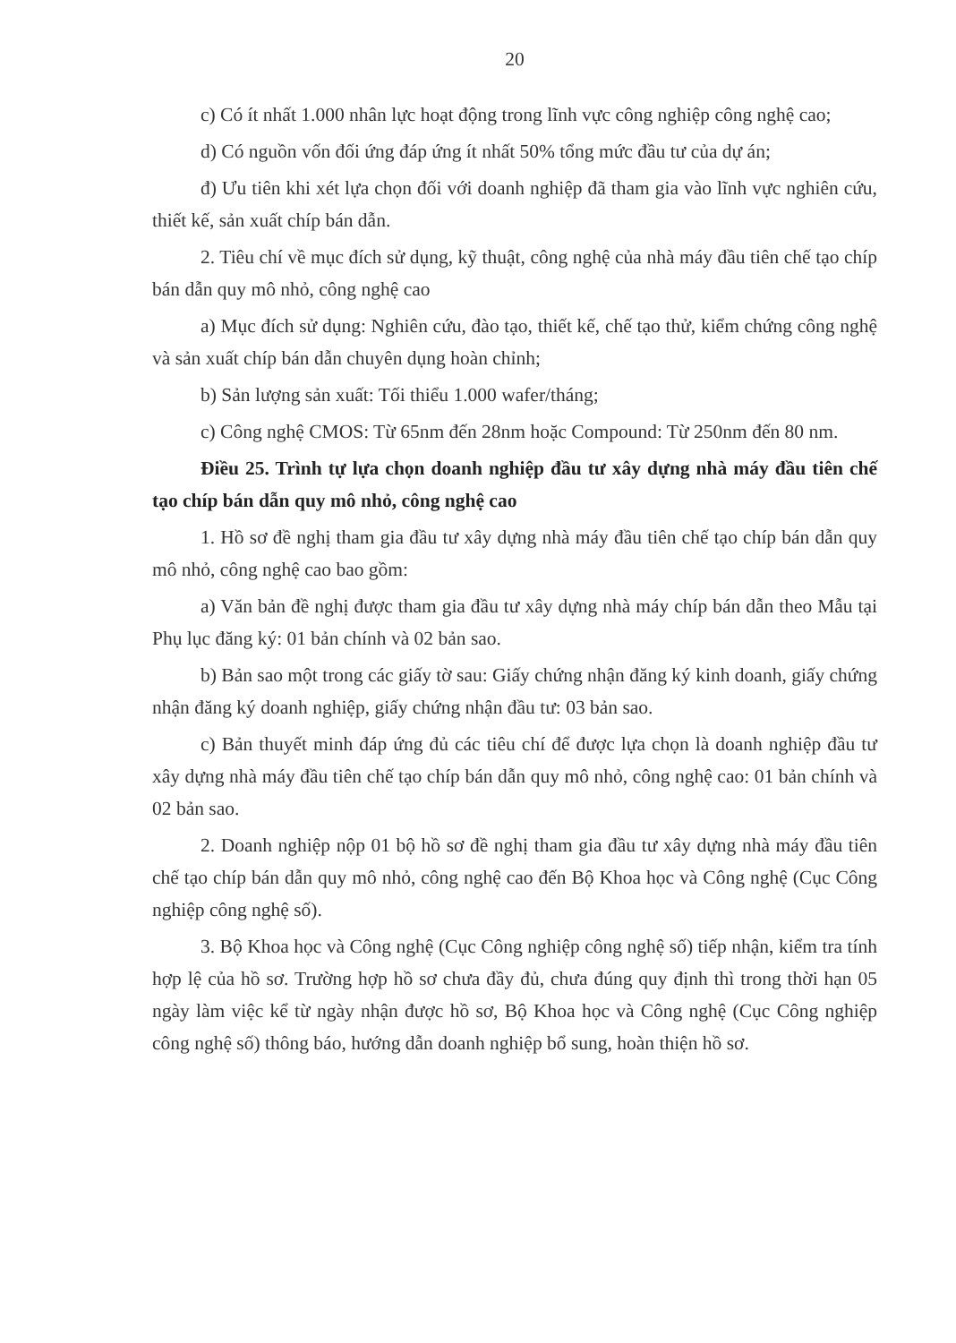20
c) Có ít nhất 1.000 nhân lực hoạt động trong lĩnh vực công nghiệp công nghệ cao;
d) Có nguồn vốn đối ứng đáp ứng ít nhất 50% tổng mức đầu tư của dự án;
đ) Ưu tiên khi xét lựa chọn đối với doanh nghiệp đã tham gia vào lĩnh vực nghiên cứu, thiết kế, sản xuất chíp bán dẫn.
2. Tiêu chí về mục đích sử dụng, kỹ thuật, công nghệ của nhà máy đầu tiên chế tạo chíp bán dẫn quy mô nhỏ, công nghệ cao
a) Mục đích sử dụng: Nghiên cứu, đào tạo, thiết kế, chế tạo thử, kiểm chứng công nghệ và sản xuất chíp bán dẫn chuyên dụng hoàn chỉnh;
b) Sản lượng sản xuất: Tối thiểu 1.000 wafer/tháng;
c) Công nghệ CMOS: Từ 65nm đến 28nm hoặc Compound: Từ 250nm đến 80 nm.
Điều 25. Trình tự lựa chọn doanh nghiệp đầu tư xây dựng nhà máy đầu tiên chế tạo chíp bán dẫn quy mô nhỏ, công nghệ cao
1. Hồ sơ đề nghị tham gia đầu tư xây dựng nhà máy đầu tiên chế tạo chíp bán dẫn quy mô nhỏ, công nghệ cao bao gồm:
a) Văn bản đề nghị được tham gia đầu tư xây dựng nhà máy chíp bán dẫn theo Mẫu tại Phụ lục đăng ký: 01 bản chính và 02 bản sao.
b) Bản sao một trong các giấy tờ sau: Giấy chứng nhận đăng ký kinh doanh, giấy chứng nhận đăng ký doanh nghiệp, giấy chứng nhận đầu tư: 03 bản sao.
c) Bản thuyết minh đáp ứng đủ các tiêu chí để được lựa chọn là doanh nghiệp đầu tư xây dựng nhà máy đầu tiên chế tạo chíp bán dẫn quy mô nhỏ, công nghệ cao: 01 bản chính và 02 bản sao.
2. Doanh nghiệp nộp 01 bộ hồ sơ đề nghị tham gia đầu tư xây dựng nhà máy đầu tiên chế tạo chíp bán dẫn quy mô nhỏ, công nghệ cao đến Bộ Khoa học và Công nghệ (Cục Công nghiệp công nghệ số).
3. Bộ Khoa học và Công nghệ (Cục Công nghiệp công nghệ số) tiếp nhận, kiểm tra tính hợp lệ của hồ sơ. Trường hợp hồ sơ chưa đầy đủ, chưa đúng quy định thì trong thời hạn 05 ngày làm việc kể từ ngày nhận được hồ sơ, Bộ Khoa học và Công nghệ (Cục Công nghiệp công nghệ số) thông báo, hướng dẫn doanh nghiệp bổ sung, hoàn thiện hồ sơ.